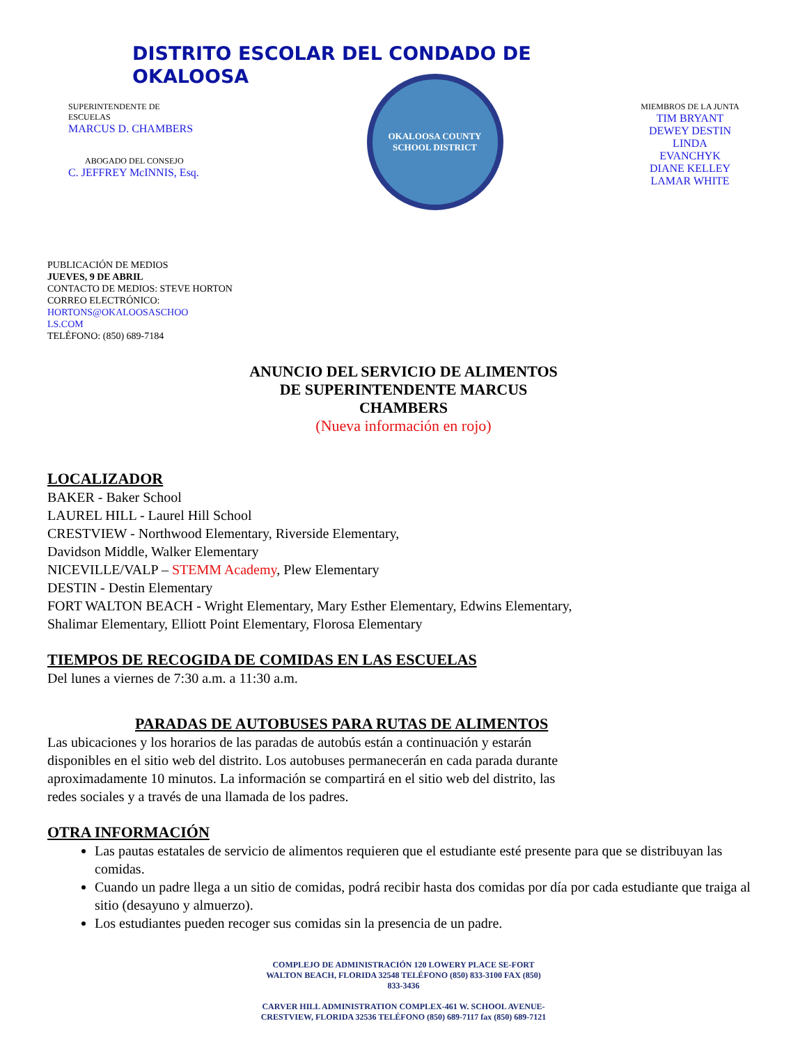DISTRITO ESCOLAR DEL CONDADO DE OKALOOSA
SUPERINTENDENTE DE
ESCUELAS
MARCUS D. CHAMBERS
ABOGADO DEL CONSEJO
C. JEFFREY McINNIS, Esq.
OKALOOSA COUNTY
SCHOOL DISTRICT
MIEMBROS DE LA JUNTA
TIM BRYANT
DEWEY DESTIN
LINDA
EVANCHYK
DIANE KELLEY
LAMAR WHITE
PUBLICACIÓN DE MEDIOS
JUEVES, 9 DE ABRIL
CONTACTO DE MEDIOS: STEVE HORTON
CORREO ELECTRÓNICO:
HORTONS@OKALOOSASCHOO
LS.COM
TELÉFONO: (850) 689-7184
ANUNCIO DEL SERVICIO DE ALIMENTOS
DE SUPERINTENDENTE MARCUS
CHAMBERS
(Nueva información en rojo)
LOCALIZADOR
BAKER - Baker School
LAUREL HILL - Laurel Hill School
CRESTVIEW - Northwood Elementary, Riverside Elementary,
Davidson Middle, Walker Elementary
NICEVILLE/VALP – STEMM Academy, Plew Elementary
DESTIN - Destin Elementary
FORT WALTON BEACH - Wright Elementary, Mary Esther Elementary, Edwins Elementary,
Shalimar Elementary, Elliott Point Elementary, Florosa Elementary
TIEMPOS DE RECOGIDA DE COMIDAS EN LAS ESCUELAS
Del lunes a viernes de 7:30 a.m. a 11:30 a.m.
PARADAS DE AUTOBUSES PARA RUTAS DE ALIMENTOS
Las ubicaciones y los horarios de las paradas de autobús están a continuación y estarán
disponibles en el sitio web del distrito. Los autobuses permanecerán en cada parada durante
aproximadamente 10 minutos. La información se compartirá en el sitio web del distrito, las
redes sociales y a través de una llamada de los padres.
OTRA INFORMACIÓN
Las pautas estatales de servicio de alimentos requieren que el estudiante esté presente para que se distribuyan las comidas.
Cuando un padre llega a un sitio de comidas, podrá recibir hasta dos comidas por día por cada estudiante que traiga al sitio (desayuno y almuerzo).
Los estudiantes pueden recoger sus comidas sin la presencia de un padre.
COMPLEJO DE ADMINISTRACIÓN 120 LOWERY PLACE SE-FORT
WALTON BEACH, FLORIDA 32548 TELÉFONO (850) 833-3100 FAX (850)
833-3436
CARVER HILL ADMINISTRATION COMPLEX-461 W. SCHOOL AVENUE-
CRESTVIEW, FLORIDA 32536 TELÉFONO (850) 689-7117 fax (850) 689-7121